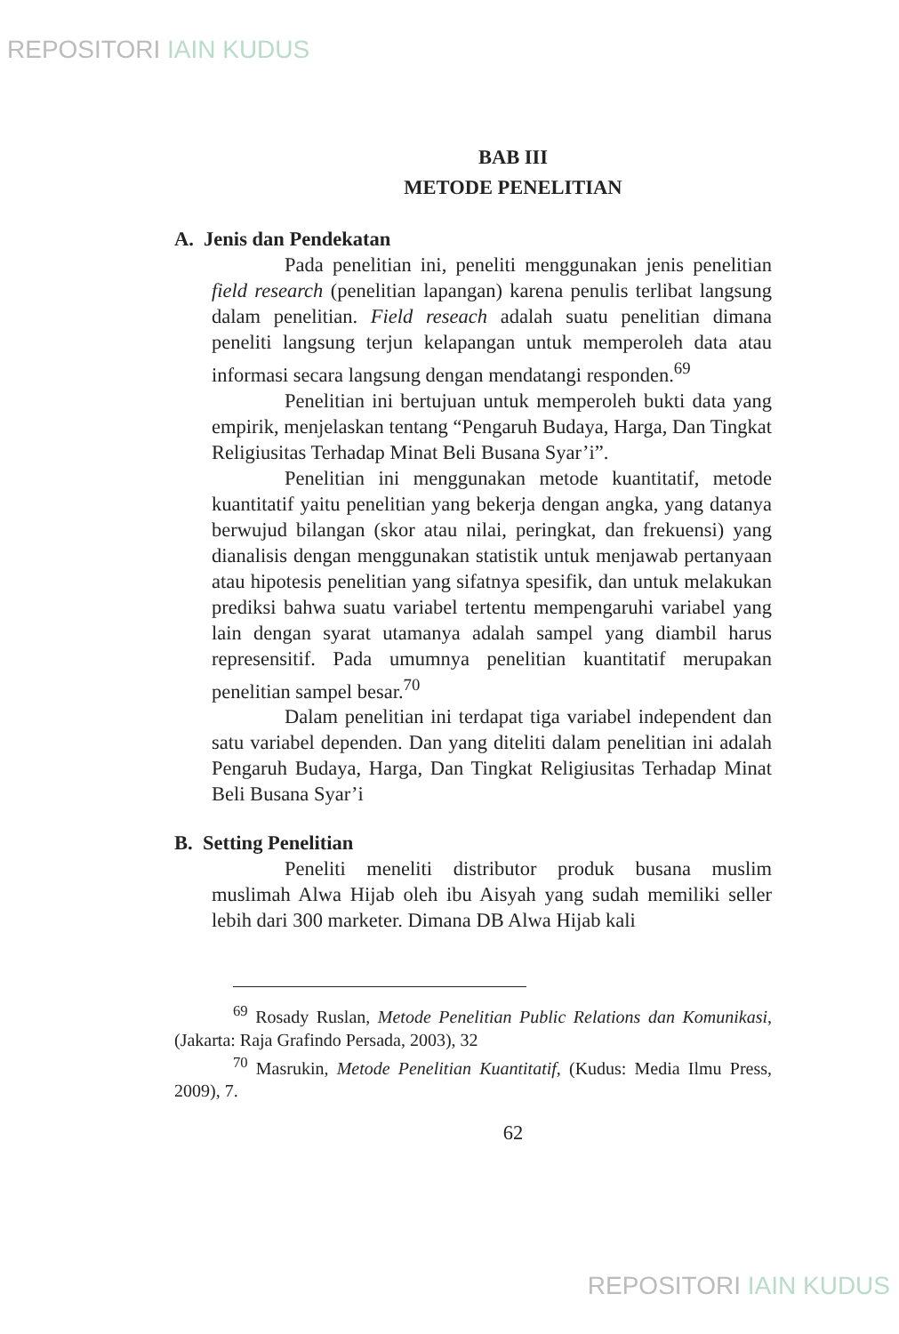REPOSITORI IAIN KUDUS
BAB III
METODE PENELITIAN
A. Jenis dan Pendekatan
Pada penelitian ini, peneliti menggunakan jenis penelitian field research (penelitian lapangan) karena penulis terlibat langsung dalam penelitian. Field reseach adalah suatu penelitian dimana peneliti langsung terjun kelapangan untuk memperoleh data atau informasi secara langsung dengan mendatangi responden.<sup>69</sup>
Penelitian ini bertujuan untuk memperoleh bukti data yang empirik, menjelaskan tentang “Pengaruh Budaya, Harga, Dan Tingkat Religiusitas Terhadap Minat Beli Busana Syar’i”.
Penelitian ini menggunakan metode kuantitatif, metode kuantitatif yaitu penelitian yang bekerja dengan angka, yang datanya berwujud bilangan (skor atau nilai, peringkat, dan frekuensi) yang dianalisis dengan menggunakan statistik untuk menjawab pertanyaan atau hipotesis penelitian yang sifatnya spesifik, dan untuk melakukan prediksi bahwa suatu variabel tertentu mempengaruhi variabel yang lain dengan syarat utamanya adalah sampel yang diambil harus represensitif. Pada umumnya penelitian kuantitatif merupakan penelitian sampel besar.<sup>70</sup>
Dalam penelitian ini terdapat tiga variabel independent dan satu variabel dependen. Dan yang diteliti dalam penelitian ini adalah Pengaruh Budaya, Harga, Dan Tingkat Religiusitas Terhadap Minat Beli Busana Syar’i
B. Setting Penelitian
Peneliti meneliti distributor produk busana muslim muslimah Alwa Hijab oleh ibu Aisyah yang sudah memiliki seller lebih dari 300 marketer. Dimana DB Alwa Hijab kali
<sup>69</sup> Rosady Ruslan, Metode Penelitian Public Relations dan Komunikasi, (Jakarta: Raja Grafindo Persada, 2003), 32
<sup>70</sup> Masrukin, Metode Penelitian Kuantitatif, (Kudus: Media Ilmu Press, 2009), 7.
62
REPOSITORI IAIN KUDUS